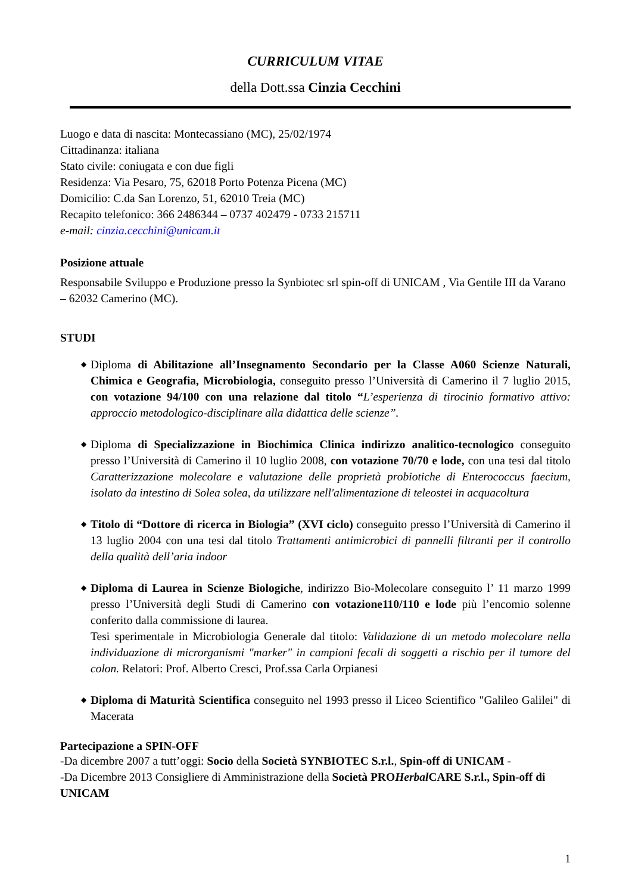CURRICULUM VITAE
della Dott.ssa Cinzia Cecchini
Luogo e data di nascita: Montecassiano (MC), 25/02/1974
Cittadinanza: italiana
Stato civile: coniugata e con due figli
Residenza: Via Pesaro, 75, 62018 Porto Potenza Picena (MC)
Domicilio: C.da San Lorenzo, 51, 62010 Treia (MC)
Recapito telefonico: 366 2486344 – 0737 402479 - 0733 215711
e-mail: cinzia.cecchini@unicam.it
Posizione attuale
Responsabile Sviluppo e Produzione presso la Synbiotec srl spin-off di UNICAM , Via Gentile III da Varano – 62032 Camerino (MC).
STUDI
◆ Diploma di Abilitazione all’Insegnamento Secondario per la Classe A060 Scienze Naturali, Chimica e Geografia, Microbiologia, conseguito presso l’Università di Camerino il 7 luglio 2015, con votazione 94/100 con una relazione dal titolo “L’esperienza di tirocinio formativo attivo: approccio metodologico-disciplinare alla didattica delle scienze”.
◆ Diploma di Specializzazione in Biochimica Clinica indirizzo analitico-tecnologico conseguito presso l’Università di Camerino il 10 luglio 2008, con votazione 70/70 e lode, con una tesi dal titolo Caratterizzazione molecolare e valutazione delle proprietà probiotiche di Enterococcus faecium, isolato da intestino di Solea solea, da utilizzare nell'alimentazione di teleostei in acquacoltura
◆ Titolo di “Dottore di ricerca in Biologia” (XVI ciclo) conseguito presso l’Università di Camerino il 13 luglio 2004 con una tesi dal titolo Trattamenti antimicrobici di pannelli filtranti per il controllo della qualità dell’aria indoor
◆ Diploma di Laurea in Scienze Biologiche, indirizzo Bio-Molecolare conseguito l’ 11 marzo 1999 presso l’Università degli Studi di Camerino con votazione110/110 e lode più l’encomio solenne conferito dalla commissione di laurea.
Tesi sperimentale in Microbiologia Generale dal titolo: Validazione di un metodo molecolare nella individuazione di microrganismi "marker" in campioni fecali di soggetti a rischio per il tumore del colon. Relatori: Prof. Alberto Cresci, Prof.ssa Carla Orpianesi
◆ Diploma di Maturità Scientifica conseguito nel 1993 presso il Liceo Scientifico "Galileo Galilei" di Macerata
Partecipazione a SPIN-OFF
-Da dicembre 2007 a tutt’oggi: Socio della Società SYNBIOTEC S.r.l., Spin-off di UNICAM -
-Da Dicembre 2013 Consigliere di Amministrazione della Società PROHerbal CARE S.r.l., Spin-off di UNICAM
1